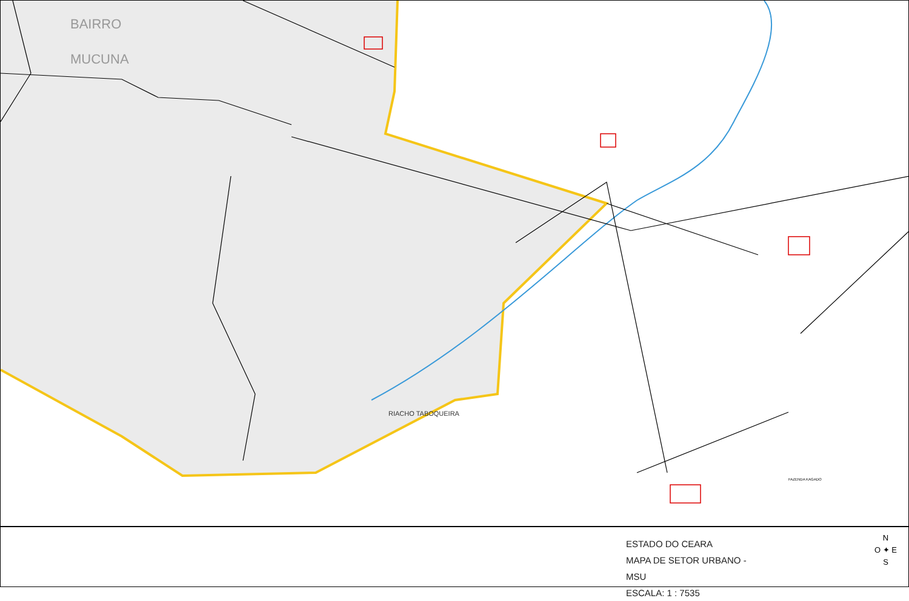BAIRRO
MUCUNA
RIACHO TABOQUEIRA
FAZENDA KAGADO
ESTADO DO CEARA
MAPA DE SETOR URBANO - MSU
ESCALA: 1 : 7535
N
O ✦ E
S